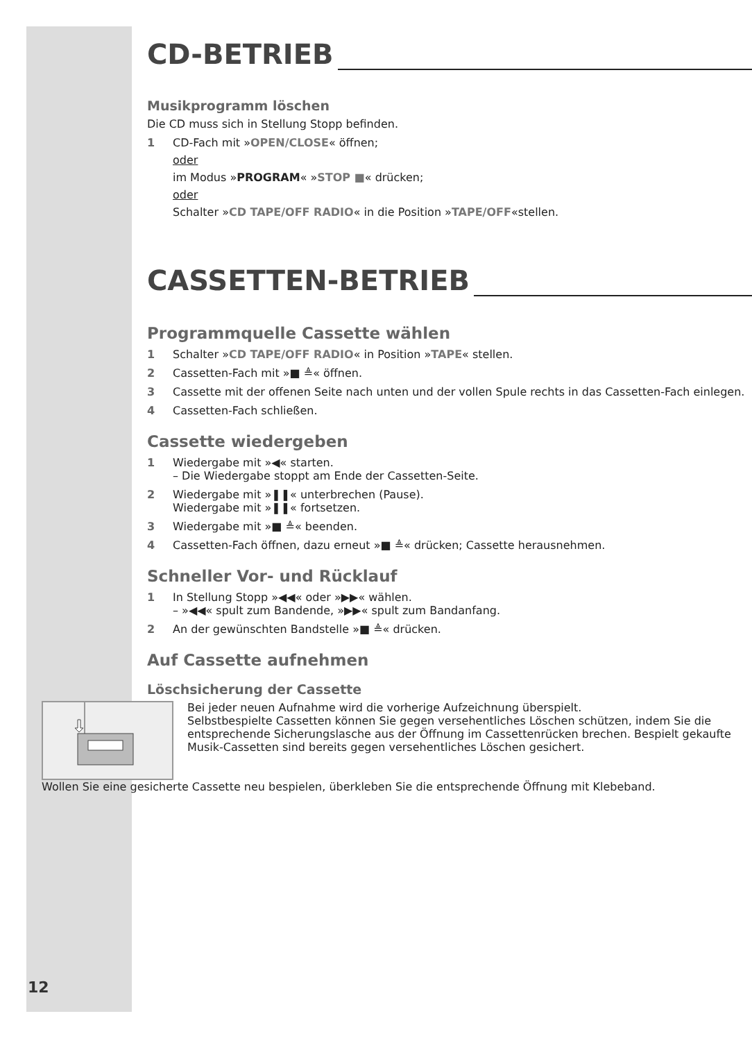CD-BETRIEB
Musikprogramm löschen
Die CD muss sich in Stellung Stopp befinden.
1 CD-Fach mit »OPEN/CLOSE« öffnen;
oder
im Modus »PROGRAM« »STOP ■« drücken;
oder
Schalter »CD TAPE/OFF RADIO« in die Position »TAPE/OFF«stellen.
CASSETTEN-BETRIEB
Programmquelle Cassette wählen
1 Schalter »CD TAPE/OFF RADIO« in Position »TAPE« stellen.
2 Cassetten-Fach mit »■ ≜« öffnen.
3 Cassette mit der offenen Seite nach unten und der vollen Spule rechts in das Cassetten-Fach einlegen.
4 Cassetten-Fach schließen.
Cassette wiedergeben
1 Wiedergabe mit »◀« starten.
– Die Wiedergabe stoppt am Ende der Cassetten-Seite.
2 Wiedergabe mit »❚❚« unterbrechen (Pause).
Wiedergabe mit »❚❚« fortsetzen.
3 Wiedergabe mit »■ ≜« beenden.
4 Cassetten-Fach öffnen, dazu erneut »■ ≜« drücken; Cassette herausnehmen.
Schneller Vor- und Rücklauf
1 In Stellung Stopp »◀◀« oder »▶▶« wählen.
– »◀◀« spult zum Bandende, »▶▶« spult zum Bandanfang.
2 An der gewünschten Bandstelle »■ ≜« drücken.
Auf Cassette aufnehmen
Löschsicherung der Cassette
Bei jeder neuen Aufnahme wird die vorherige Aufzeichnung überspielt.
Selbstbespielte Cassetten können Sie gegen versehentliches Löschen schützen, indem Sie die entsprechende Sicherungslasche aus der Öffnung im Cassettenrücken brechen. Bespielt gekaufte Musik-Cassetten sind bereits gegen versehentliches Löschen gesichert.
Wollen Sie eine gesicherte Cassette neu bespielen, überkleben Sie die entsprechende Öffnung mit Klebeband.
12